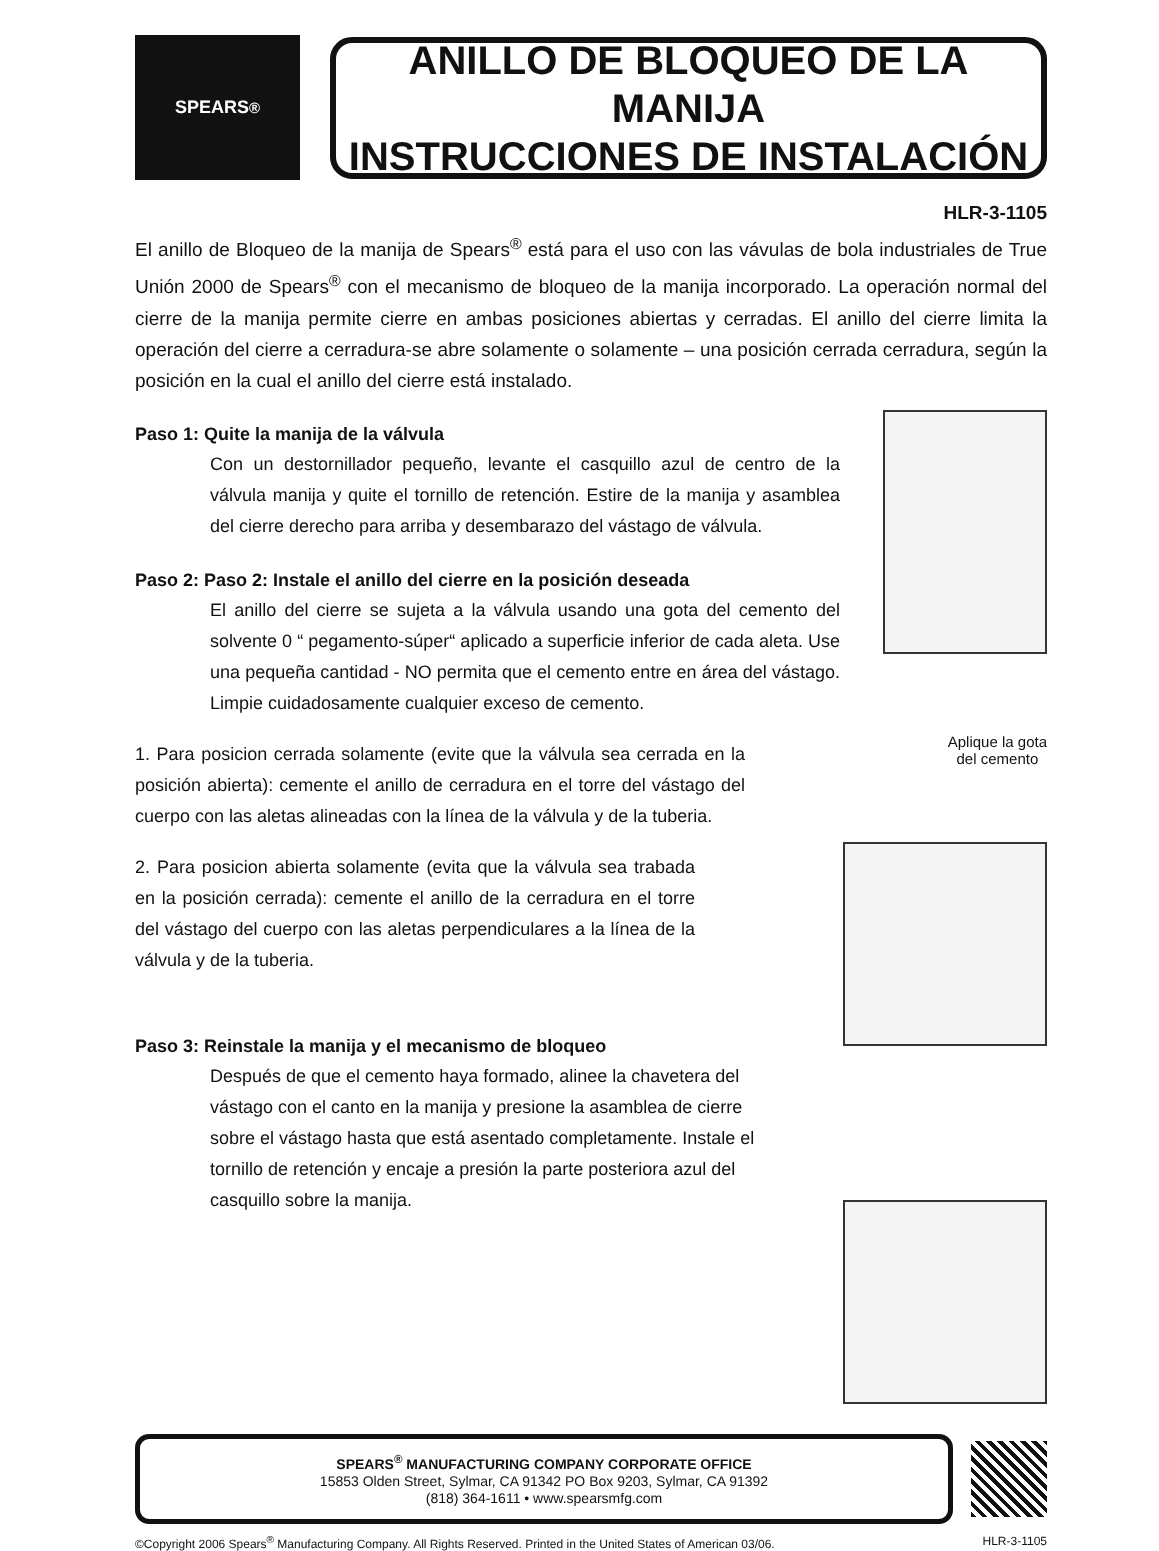SPEARS<sup>®</sup>
ANILLO DE BLOQUEO DE LA MANIJA
INSTRUCCIONES DE INSTALACIÓN
HLR-3-1105
El anillo de Bloqueo de la manija de Spears<sup>®</sup> está para el uso con las vávulas de bola industriales de True Unión 2000 de Spears<sup>®</sup> con el mecanismo de bloqueo de la manija incorporado. La operación normal del cierre de la manija permite cierre en ambas posiciones abiertas y cerradas. El anillo del cierre limita la operación del cierre a cerradura-se abre solamente o solamente – una posición cerrada cerradura, según la posición en la cual el anillo del cierre está instalado.
Paso 1: Quite la manija de la válvula
Con un destornillador pequeño, levante el casquillo azul de centro de la válvula manija y quite el tornillo de retención. Estire de la manija y asamblea del cierre derecho para arriba y desembarazo del vástago de válvula.
Paso 2: Paso 2: Instale el anillo del cierre en la posición deseada
El anillo del cierre se sujeta a la válvula usando una gota del cemento del solvente 0 “ pegamento-súper“ aplicado a superficie inferior de cada aleta. Use una pequeña cantidad - NO permita que el cemento entre en área del vástago. Limpie cuidadosamente cualquier exceso de cemento.
Aplique la gota
del cemento
1. Para posicion cerrada solamente (evite que la válvula sea cerrada en la posición abierta): cemente el anillo de cerradura en el torre del vástago del cuerpo con las aletas alineadas con la línea de la válvula y de la tuberia.
2. Para posicion abierta solamente (evita que la válvula sea trabada en la posición cerrada): cemente el anillo de la cerradura en el torre del vástago del cuerpo con las aletas perpendiculares a la línea de la válvula y de la tuberia.
Paso 3: Reinstale la manija y el mecanismo de bloqueo
Después de que el cemento haya formado, alinee la chavetera del vástago con el canto en la manija y presione la asamblea de cierre sobre el vástago hasta que está asentado completamente. Instale el tornillo de retención y encaje a presión la parte posteriora azul del casquillo sobre la manija.
SPEARS<sup>®</sup> MANUFACTURING COMPANY CORPORATE OFFICE
15853 Olden Street, Sylmar, CA 91342 PO Box 9203, Sylmar, CA 91392
(818) 364-1611 • www.spearsmfg.com
©Copyright 2006 Spears<sup>®</sup> Manufacturing Company. All Rights Reserved. Printed in the United States of American 03/06. HLR-3-1105